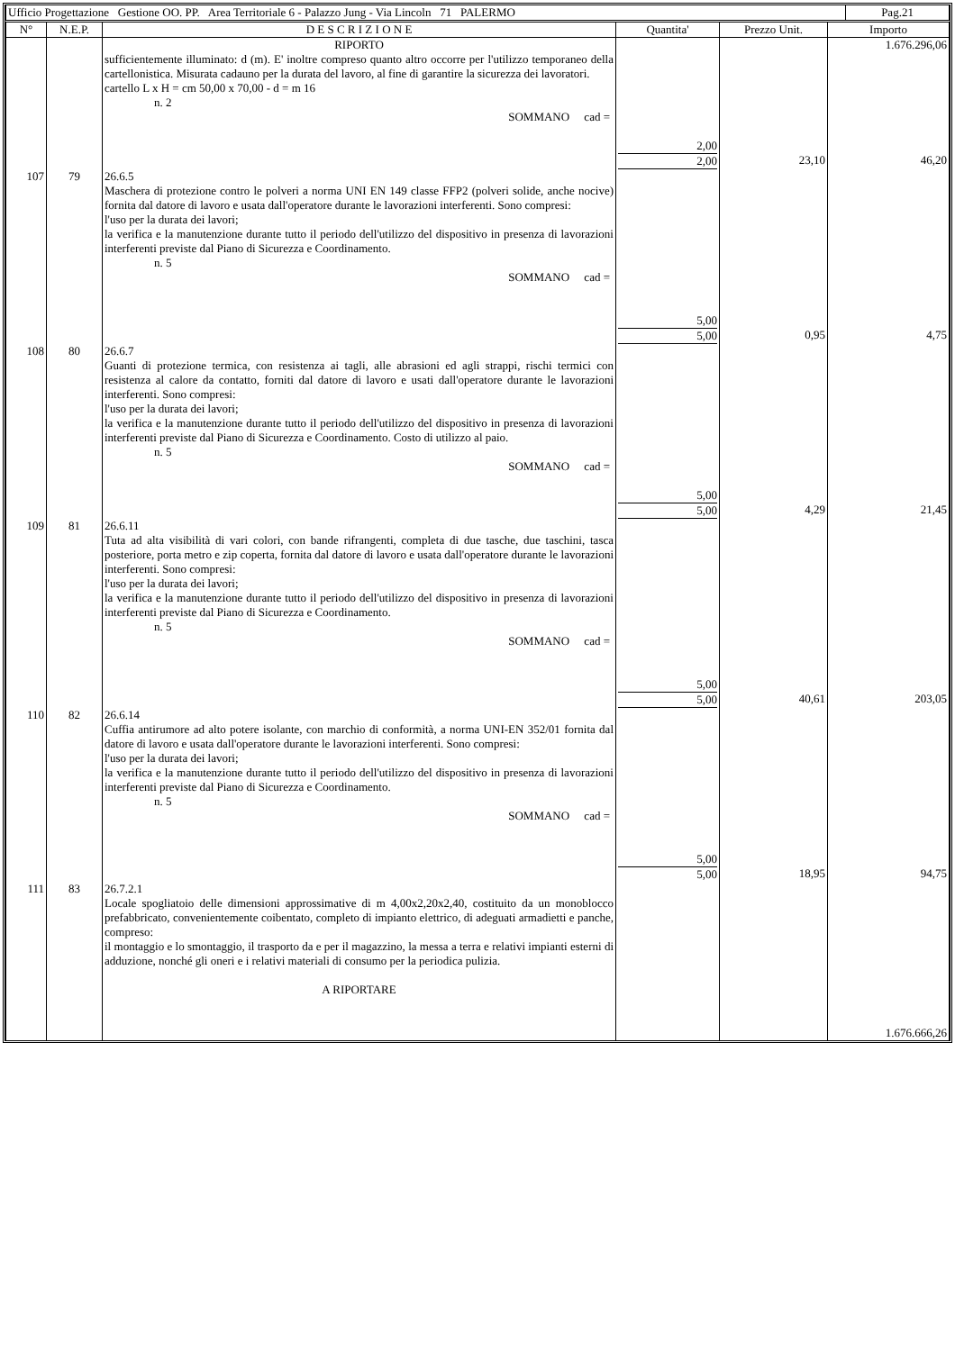| Ufficio Progettazione Gestione OO. PP. Area Territoriale 6 - Palazzo Jung - Via Lincoln 71 PALERMO | Pag.21 |
| N° | N.E.P. | D E S C R I Z I O N E | Quantita' | Prezzo Unit. | Importo |
| --- | --- | --- | --- | --- | --- |
| | | RIPORTO sufficientemente illuminato: d (m). E' inoltre compreso quanto altro occorre per l'utilizzo temporaneo della cartellonistica. Misurata cadauno per la durata del lavoro, al fine di garantire la sicurezza dei lavoratori. cartello L x H = cm 50,00 x 70,00 - d = m 16 n. 2 SOMMANO cad = | 2,00 2,00 | 23,10 | 1.676.296,06 46,20 |
| 107 | 79 | 26.6.5 Maschera di protezione contro le polveri a norma UNI EN 149 classe FFP2 (polveri solide, anche nocive) fornita dal datore di lavoro e usata dall'operatore durante le lavorazioni interferenti. Sono compresi: l'uso per la durata dei lavori; la verifica e la manutenzione durante tutto il periodo dell'utilizzo del dispositivo in presenza di lavorazioni interferenti previste dal Piano di Sicurezza e Coordinamento. n. 5 SOMMANO cad = | 5,00 5,00 | 0,95 | 4,75 |
| 108 | 80 | 26.6.7 Guanti di protezione termica, con resistenza ai tagli, alle abrasioni ed agli strappi, rischi termici con resistenza al calore da contatto, forniti dal datore di lavoro e usati dall'operatore durante le lavorazioni interferenti. Sono compresi: l'uso per la durata dei lavori; la verifica e la manutenzione durante tutto il periodo dell'utilizzo del dispositivo in presenza di lavorazioni interferenti previste dal Piano di Sicurezza e Coordinamento. Costo di utilizzo al paio. n. 5 SOMMANO cad = | 5,00 5,00 | 4,29 | 21,45 |
| 109 | 81 | 26.6.11 Tuta ad alta visibilità di vari colori, con bande rifrangenti, completa di due tasche, due taschini, tasca posteriore, porta metro e zip coperta, fornita dal datore di lavoro e usata dall'operatore durante le lavorazioni interferenti. Sono compresi: l'uso per la durata dei lavori; la verifica e la manutenzione durante tutto il periodo dell'utilizzo del dispositivo in presenza di lavorazioni interferenti previste dal Piano di Sicurezza e Coordinamento. n. 5 SOMMANO cad = | 5,00 5,00 | 40,61 | 203,05 |
| 110 | 82 | 26.6.14 Cuffia antirumore ad alto potere isolante, con marchio di conformità, a norma UNI-EN 352/01 fornita dal datore di lavoro e usata dall'operatore durante le lavorazioni interferenti. Sono compresi: l'uso per la durata dei lavori; la verifica e la manutenzione durante tutto il periodo dell'utilizzo del dispositivo in presenza di lavorazioni interferenti previste dal Piano di Sicurezza e Coordinamento. n. 5 SOMMANO cad = | 5,00 5,00 | 18,95 | 94,75 |
| 111 | 83 | 26.7.2.1 Locale spogliatoio delle dimensioni approssimative di m 4,00x2,20x2,40, costituito da un monoblocco prefabbricato, convenientemente coibentato, completo di impianto elettrico, di adeguati armadietti e panche, compreso: il montaggio e lo smontaggio, il trasporto da e per il magazzino, la messa a terra e relativi impianti esterni di adduzione, nonché gli oneri e i relativi materiali di consumo per la periodica pulizia. A RIPORTARE | | | 1.676.666,26 |